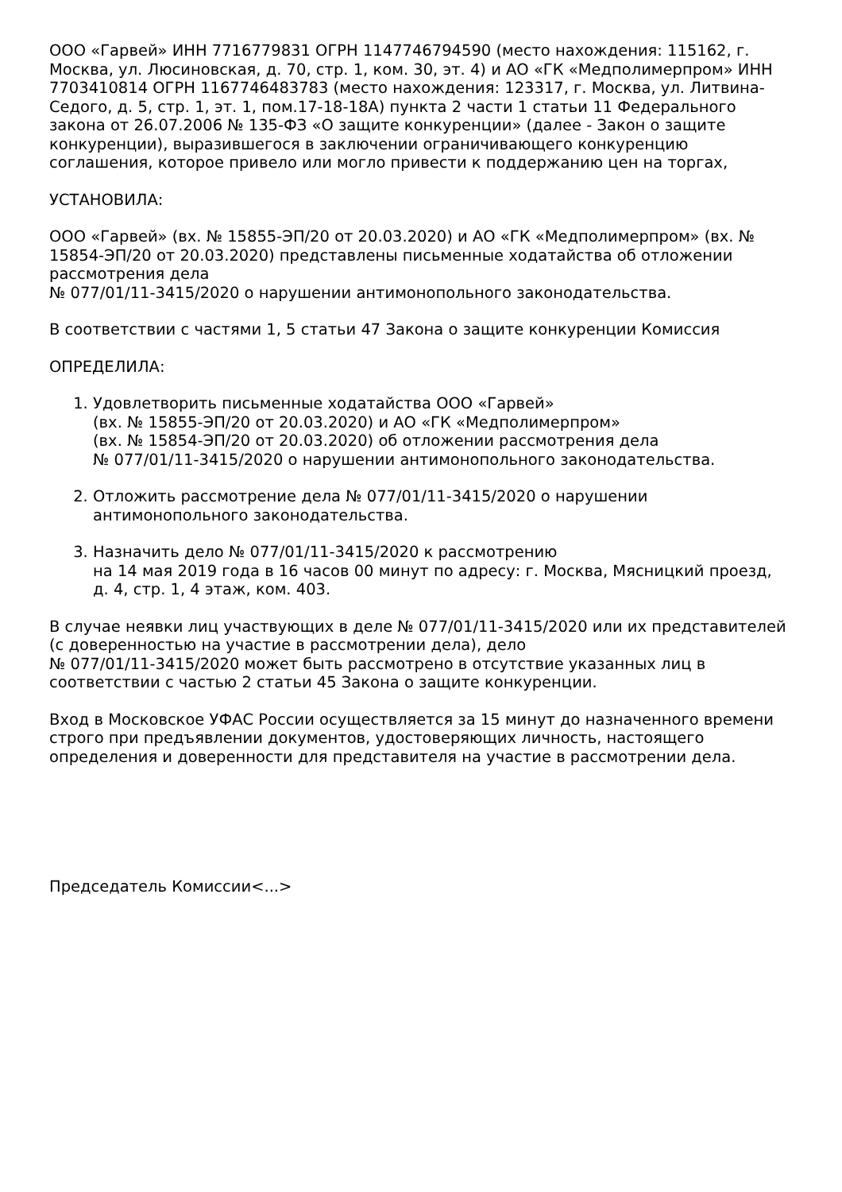ООО «Гарвей» ИНН 7716779831 ОГРН 1147746794590 (место нахождения: 115162, г. Москва, ул. Люсиновская, д. 70, стр. 1, ком. 30, эт. 4) и АО «ГК «Медполимерпром» ИНН 7703410814 ОГРН 1167746483783 (место нахождения: 123317, г. Москва, ул. Литвина-Седого, д. 5, стр. 1, эт. 1, пом.17-18-18А) пункта 2 части 1 статьи 11 Федерального закона от 26.07.2006 № 135-ФЗ «О защите конкуренции» (далее - Закон о защите конкуренции), выразившегося в заключении ограничивающего конкуренцию соглашения, которое привело или могло привести к поддержанию цен на торгах,
УСТАНОВИЛА:
ООО «Гарвей» (вх. № 15855-ЭП/20 от 20.03.2020) и АО «ГК «Медполимерпром» (вх. № 15854-ЭП/20 от 20.03.2020) представлены письменные ходатайства об отложении рассмотрения дела
№ 077/01/11-3415/2020 о нарушении антимонопольного законодательства.
В соответствии с частями 1, 5 статьи 47 Закона о защите конкуренции Комиссия
ОПРЕДЕЛИЛА:
1. Удовлетворить письменные ходатайства ООО «Гарвей»
(вх. № 15855-ЭП/20 от 20.03.2020) и АО «ГК «Медполимерпром»
(вх. № 15854-ЭП/20 от 20.03.2020) об отложении рассмотрения дела
№ 077/01/11-3415/2020 о нарушении антимонопольного законодательства.
2. Отложить рассмотрение дела № 077/01/11-3415/2020 о нарушении антимонопольного законодательства.
3. Назначить дело № 077/01/11-3415/2020 к рассмотрению
на 14 мая 2019 года в 16 часов 00 минут по адресу: г. Москва, Мясницкий проезд, д. 4, стр. 1, 4 этаж, ком. 403.
В случае неявки лиц участвующих в деле № 077/01/11-3415/2020 или их представителей (с доверенностью на участие в рассмотрении дела), дело
№ 077/01/11-3415/2020 может быть рассмотрено в отсутствие указанных лиц в соответствии с частью 2 статьи 45 Закона о защите конкуренции.
Вход в Московское УФАС России осуществляется за 15 минут до назначенного времени строго при предъявлении документов, удостоверяющих личность, настоящего определения и доверенности для представителя на участие в рассмотрении дела.
Председатель Комиссии<...>